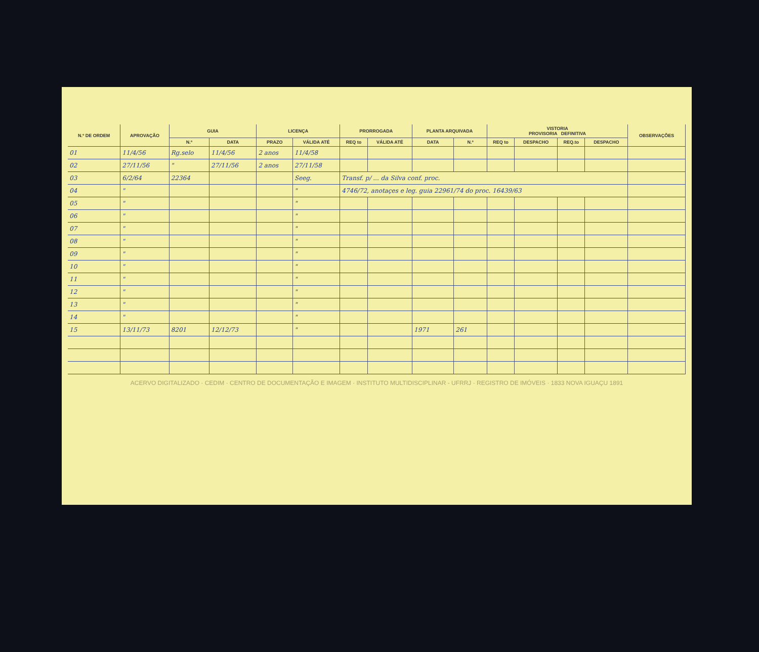| N.º DE ORDEM | APROVAÇÃO | GUIA | | LICENÇA | | PRORROGADA | | PLANTA ARQUIVADA | | VISTORIA PROVISORIA DEFINITIVA | | | | OBSERVAÇÕES |
| --- | --- | --- | --- | --- | --- | --- | --- | --- | --- | --- | --- | --- | --- | --- |
| | | N.º | DATA | PRAZO | VÁLIDA ATÉ | REQ to | VÁLIDA ATÉ | DATA | N.º | REQ to | DESPACHO | REQ.to | DESPACHO | |
| 01 | 11/4/56 | Rg.selo | 11/4/56 | 2 anos | 11/4/58 | | | | | | | | | |
| 02 | 27/11/56 | " | 27/11/56 | 2 anos | 27/11/58 | | | | | | | | | |
| 03 | 6/2/64 | 22364 | | | Seeg. | Transf. p/ ... da Silva conf. proc. | | | | | | | | |
| 04 | " | | | | " | 4746/72, anotaçes e leg. guia 22961/74 do proc. 16439/63 | | | | | | | | |
| 05 | " | | | | " | | | | | | | | | |
| 06 | " | | | | " | | | | | | | | | |
| 07 | " | | | | " | | | | | | | | | |
| 08 | " | | | | " | | | | | | | | | |
| 09 | " | | | | " | | | | | | | | | |
| 10 | " | | | | " | | | | | | | | | |
| 11 | " | | | | " | | | | | | | | | |
| 12 | " | | | | " | | | | | | | | | |
| 13 | " | | | | " | | | | | | | | | |
| 14 | " | | | | " | | | | | | | | | |
| 15 | 13/11/73 | 8201 | 12/12/73 | | " | | | 1971 | 261 | | | | | |
ACERVO DIGITALIZADO · CEDIM · CENTRO DE DOCUMENTAÇÃO E IMAGEM · INSTITUTO MULTIDISCIPLINAR - UFRRJ · REGISTRO DE IMÓVEIS · 1833 NOVA IGUAÇU 1891